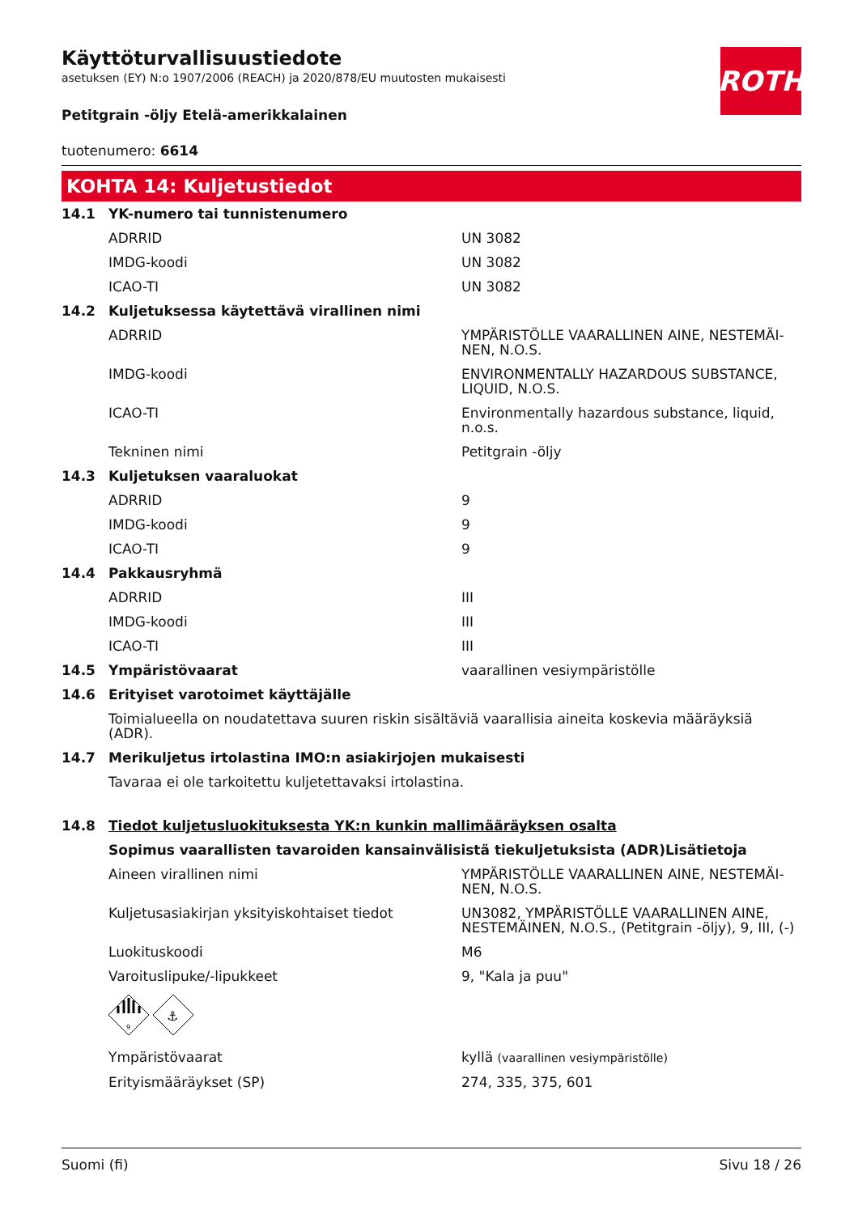ROTH
Käyttöturvallisuustiedote
asetuksen (EY) N:o 1907/2006 (REACH) ja 2020/878/EU muutosten mukaisesti
Petitgrain -öljy Etelä-amerikkalainen
tuotenumero: 6614
KOHTA 14: Kuljetustiedot
| 14.1 | YK-numero tai tunnistenumero | |
| | ADRRID | UN 3082 |
| | IMDG-koodi | UN 3082 |
| | ICAO-TI | UN 3082 |
| 14.2 | Kuljetuksessa käytettävä virallinen nimi | |
| | ADRRID | YMPÄRISTÖLLE VAARALLINEN AINE, NESTEMÄI-NEN, N.O.S. |
| | IMDG-koodi | ENVIRONMENTALLY HAZARDOUS SUBSTANCE, LIQUID, N.O.S. |
| | ICAO-TI | Environmentally hazardous substance, liquid, n.o.s. |
| | Tekninen nimi | Petitgrain -öljy |
| 14.3 | Kuljetuksen vaaraluokat | |
| | ADRRID | 9 |
| | IMDG-koodi | 9 |
| | ICAO-TI | 9 |
| 14.4 | Pakkausryhmä | |
| | ADRRID | III |
| | IMDG-koodi | III |
| | ICAO-TI | III |
| 14.5 | Ympäristövaarat | vaarallinen vesiympäristölle |
| 14.6 | Erityiset varotoimet käyttäjälle | |
| | Toimialueella on noudatettava suuren riskin sisältäviä vaarallisia aineita koskevia määräyksiä (ADR). | |
| 14.7 | Merikuljetus irtolastina IMO:n asiakirjojen mukaisesti | |
| | Tavaraa ei ole tarkoitettu kuljetettavaksi irtolastina. | |
| 14.8 | Tiedot kuljetusluokituksesta YK:n kunkin mallimääräyksen osalta | |
| | Sopimus vaarallisten tavaroiden kansainvälisistä tiekuljetuksista (ADR)Lisätietoja | |
| | Aineen virallinen nimi | YMPÄRISTÖLLE VAARALLINEN AINE, NESTEMÄI-NEN, N.O.S. |
| | Kuljetusasiakirjan yksityiskohtaiset tiedot | UN3082, YMPÄRISTÖLLE VAARALLINEN AINE, NESTEMÄINEN, N.O.S., (Petitgrain -öljy), 9, III, (-) |
| | Luokituskoodi | M6 |
| | Varoituslipuke/-lipukkeet | 9, "Kala ja puu" |
| | 9 ⚓ | |
| | Ympäristövaarat | kyllä (vaarallinen vesiympäristölle) |
| | Erityismääräykset (SP) | 274, 335, 375, 601 |
Suomi (fi) Sivu 18 / 26